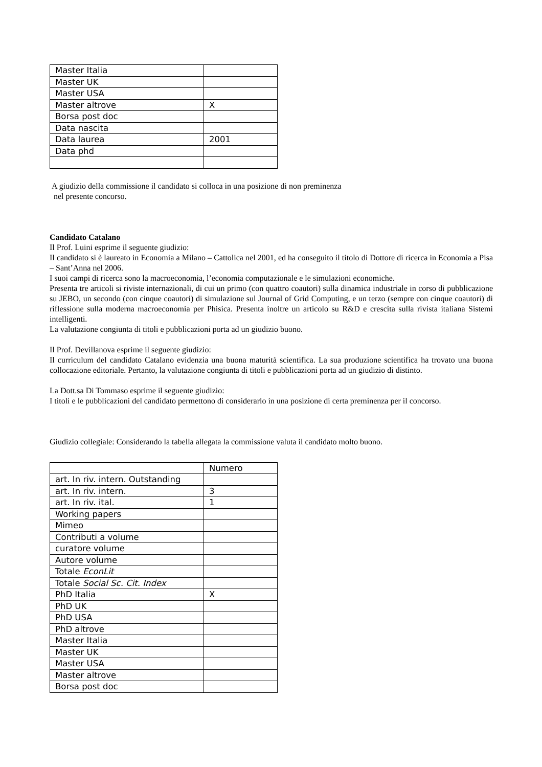| Master Italia | |
| Master UK | |
| Master USA | |
| Master altrove | X |
| Borsa post doc | |
| Data nascita | |
| Data laurea | 2001 |
| Data phd | |
A giudizio della commissione il candidato si colloca in una posizione di non preminenza
nel presente concorso.
Candidato Catalano
Il Prof. Luini esprime il seguente giudizio:
Il candidato si è laureato in Economia a Milano – Cattolica nel 2001, ed ha conseguito il titolo di Dottore di ricerca in Economia a Pisa – Sant’Anna nel 2006.
I suoi campi di ricerca sono la macroeconomia, l’economia computazionale e le simulazioni economiche.
Presenta tre articoli si riviste internazionali, di cui un primo (con quattro coautori) sulla dinamica industriale in corso di pubblicazione su JEBO, un secondo (con cinque coautori) di simulazione sul Journal of Grid Computing, e un terzo (sempre con cinque coautori) di riflessione sulla moderna macroeconomia per Phisica. Presenta inoltre un articolo su R&D e crescita sulla rivista italiana Sistemi intelligenti.
La valutazione congiunta di titoli e pubblicazioni porta ad un giudizio buono.
Il Prof. Devillanova esprime il seguente giudizio:
Il curriculum del candidato Catalano evidenzia una buona maturità scientifica. La sua produzione scientifica ha trovato una buona collocazione editoriale. Pertanto, la valutazione congiunta di titoli e pubblicazioni porta ad un giudizio di distinto.
La Dott.sa Di Tommaso esprime il seguente giudizio:
I titoli e le pubblicazioni del candidato permettono di considerarlo in una posizione di certa preminenza per il concorso.
Giudizio collegiale: Considerando la tabella allegata la commissione valuta il candidato molto buono.
| | Numero |
| art. In riv. intern. Outstanding | |
| art. In riv. intern. | 3 |
| art. In riv. ital. | 1 |
| Working papers | |
| Mimeo | |
| Contributi a volume | |
| curatore volume | |
| Autore volume | |
| Totale EconLit | |
| Totale Social Sc. Cit. Index | |
| PhD Italia | X |
| PhD UK | |
| PhD USA | |
| PhD altrove | |
| Master Italia | |
| Master UK | |
| Master USA | |
| Master altrove | |
| Borsa post doc | |